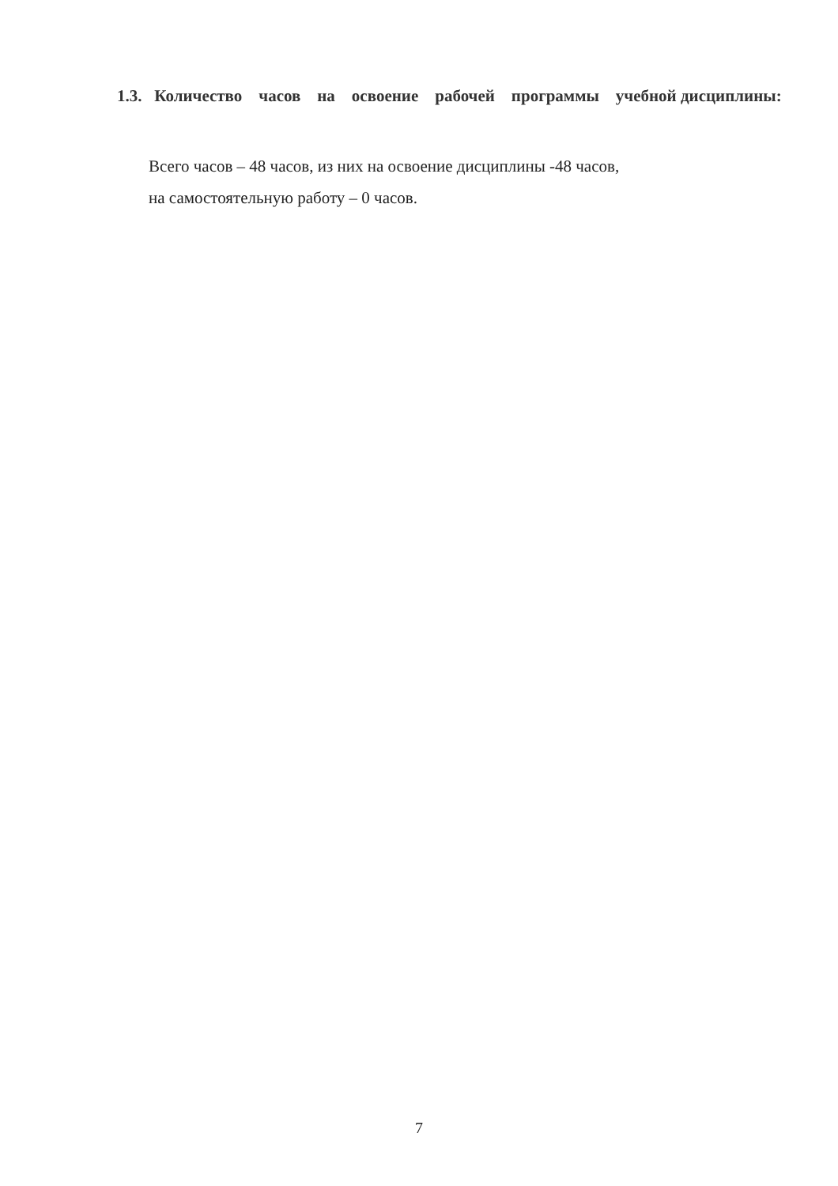1.3. Количество часов на освоение рабочей программы учебной дисциплины:
Всего часов – 48 часов, из них на освоение дисциплины -48 часов,
на самостоятельную работу – 0 часов.
7